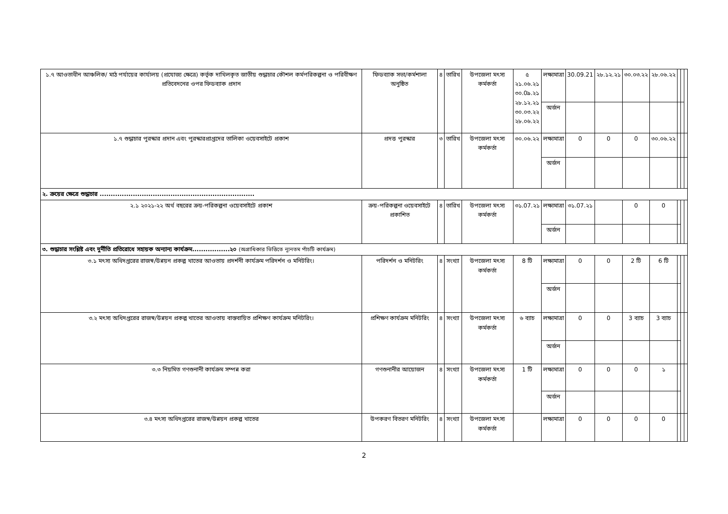| ১.৭ আওতাধীন আঞ্চলিক/ মাঠ পর্যায়ের কার্যালয় (প্রযোজ্য ক্ষেত্রে) কর্তৃক দাখিলকৃত জাতীয় শুদ্ধাচার কৌশল কর্মপরিকল্পনা ও পরিবীক্ষণ প্রতিবেদনের ওপর ফিডব্যাক প্রদান | ফিডব্যাক সভা/কর্মশালা অনুষ্ঠিত | ৪ | তারিখ | উপজেলা মৎস্য কর্মকর্তা | ৫ ২১.০৬.২১ ৩০.0৯.২১ ২৮.১২.২১ ৩০.০৩.২২ ২৮.০৬.২২ | লক্ষ্যমাত্রা | 30.09.21 | ২৮.১২.২১ | ৩০.০৩.২২ | ২৮.০৬.২২ | | | |
| | | | | | | অর্জন | | | | | | | |
| ১.৭ শুদ্ধাচার পুরস্কার প্রদান এবং পুরস্কারপ্রাপ্তদের তালিকা ওয়েবসাইটে প্রকাশ | প্রদত্ত পুরস্কার | ৩ | তারিখ | উপজেলা মৎস্য কর্মকর্তা | ৩০.০৬.২২ | লক্ষ্যমাত্রা | 0 | 0 | 0 | ৩০.০৬.২২ | | | |
| | | | | | | অর্জন | | | | | | | |
| ২. ক্রয়ের ক্ষেত্রে শুদ্ধাচার ...................................................................... | | | | | | | | | | | | | |
| ২.১ ২০২১-২২ অর্থ বছরের ক্রয়-পরিকল্পনা ওয়েবসাইটে প্রকাশ | ক্রয়-পরিকল্পনা ওয়েবসাইটে প্রকাশিত | ৪ | তারিখ | উপজেলা মৎস্য কর্মকর্তা | ৩১.07.২১ | লক্ষ্যমাত্রা | ৩১.07.২১ | | 0 | 0 | | | |
| | | | | | | অর্জন | | | | | | | |
| ৩. শুদ্ধাচার সংশ্লিষ্ট এবং দুর্নীতি প্রতিরোধে সহায়ক অন্যান্য কার্যক্রম.................২০ (অগ্রাধিকার ভিত্তিতে ন্যূনতম পাঁচটি কার্যক্রম) | | | | | | | | | | | | | |
| ৩.১ মৎস্য অধিদপ্তরের রাজস্ব/উন্নয়ন প্রকল্প খাতের আওতায় প্রদর্শনী কার্যক্রম পরিদর্শন ও মনিটরিং। | পরিদর্শন ও মনিটরিং | ৪ | সংখ্যা | উপজেলা মৎস্য কর্মকর্তা | 8 টি | লক্ষ্যমাত্রা | 0 | 0 | 2 টি | 6 টি | | | |
| | | | | | | অর্জন | | | | | | | |
| ৩.২ মৎস্য অধিদপ্তরের রাজস্ব/উন্নয়ন প্রকল্প খাতের আওতায় বাস্তবায়িত প্রশিক্ষণ কার্যক্রম মনিটরিং। | প্রশিক্ষণ কার্যক্রম মনিটরিং | ৪ | সংখ্যা | উপজেলা মৎস্য কর্মকর্তা | ৬ ব্যাচ | লক্ষ্যমাত্রা | 0 | 0 | 3 ব্যাচ | 3 ব্যাচ | | | |
| | | | | | | অর্জন | | | | | | | |
| ৩.৩ নিয়মিত গণশুনানী কার্যক্রম সম্পন্ন করা | গণশুনানীর আয়োজন | ৪ | সংখ্যা | উপজেলা মৎস্য কর্মকর্তা | 1 টি | লক্ষ্যমাত্রা | 0 | 0 | 0 | ১ | | | |
| | | | | | | অর্জন | | | | | | | |
| ৩.৪ মৎস্য অধিদপ্তরের রাজস্ব/উন্নয়ন প্রকল্প খাতের | উপকরণ বিতরণ মনিটরিং | ৪ | সংখ্যা | উপজেলা মৎস্য কর্মকর্তা | | লক্ষ্যমাত্রা | 0 | 0 | 0 | 0 | | | |
2